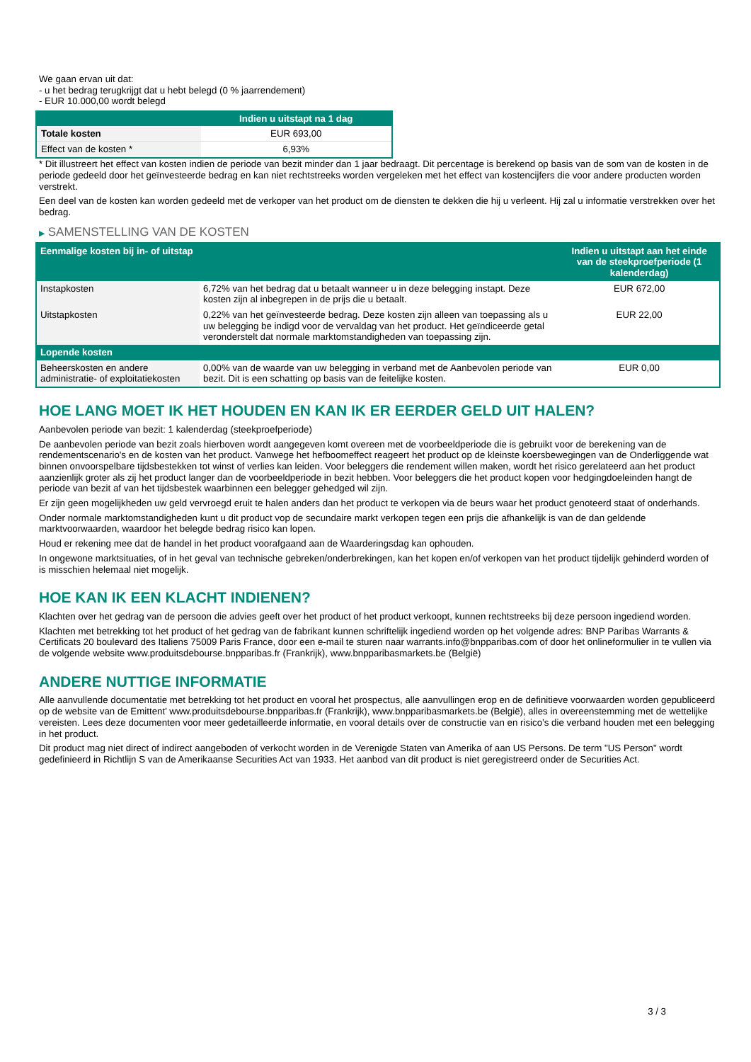We gaan ervan uit dat:
- u het bedrag terugkrijgt dat u hebt belegd (0 % jaarrendement)
- EUR 10.000,00 wordt belegd
| | Indien u uitstapt na 1 dag |
| --- | --- |
| Totale kosten | EUR 693,00 |
| Effect van de kosten * | 6,93% |
* Dit illustreert het effect van kosten indien de periode van bezit minder dan 1 jaar bedraagt. Dit percentage is berekend op basis van de som van de kosten in de periode gedeeld door het geïnvesteerde bedrag en kan niet rechtstreeks worden vergeleken met het effect van kostencijfers die voor andere producten worden verstrekt.
Een deel van de kosten kan worden gedeeld met de verkoper van het product om de diensten te dekken die hij u verleent. Hij zal u informatie verstrekken over het bedrag.
▶ SAMENSTELLING VAN DE KOSTEN
| Eenmalige kosten bij in- of uitstap | | Indien u uitstapt aan het einde van de steekproefperiode (1 kalenderdag) |
| --- | --- | --- |
| Instapkosten | 6,72% van het bedrag dat u betaalt wanneer u in deze belegging instapt. Deze kosten zijn al inbegrepen in de prijs die u betaalt. | EUR 672,00 |
| Uitstapkosten | 0,22% van het geïnvesteerde bedrag. Deze kosten zijn alleen van toepassing als u uw belegging be indigd voor de vervaldag van het product. Het geïndiceerde getal veronderstelt dat normale marktomstandigheden van toepassing zijn. | EUR 22,00 |
| Lopende kosten | | |
| Beheerskosten en andere administratie- of exploitatiekosten | 0,00% van de waarde van uw belegging in verband met de Aanbevolen periode van bezit. Dit is een schatting op basis van de feitelijke kosten. | EUR 0,00 |
HOE LANG MOET IK HET HOUDEN EN KAN IK ER EERDER GELD UIT HALEN?
Aanbevolen periode van bezit: 1 kalenderdag (steekproefperiode)
De aanbevolen periode van bezit zoals hierboven wordt aangegeven komt overeen met de voorbeeldperiode die is gebruikt voor de berekening van de rendementscenario's en de kosten van het product. Vanwege het hefboomeffect reageert het product op de kleinste koersbewegingen van de Onderliggende wat binnen onvoorspelbare tijdsbestekken tot winst of verlies kan leiden. Voor beleggers die rendement willen maken, wordt het risico gerelateerd aan het product aanzienlijk groter als zij het product langer dan de voorbeeldperiode in bezit hebben. Voor beleggers die het product kopen voor hedgingdoeleinden hangt de periode van bezit af van het tijdsbestek waarbinnen een belegger gehedged wil zijn.
Er zijn geen mogelijkheden uw geld vervroegd eruit te halen anders dan het product te verkopen via de beurs waar het product genoteerd staat of onderhands.
Onder normale marktomstandigheden kunt u dit product vop de secundaire markt verkopen tegen een prijs die afhankelijk is van de dan geldende marktvoorwaarden, waardoor het belegde bedrag risico kan lopen.
Houd er rekening mee dat de handel in het product voorafgaand aan de Waarderingsdag kan ophouden.
In ongewone marktsituaties, of in het geval van technische gebreken/onderbrekingen, kan het kopen en/of verkopen van het product tijdelijk gehinderd worden of is misschien helemaal niet mogelijk.
HOE KAN IK EEN KLACHT INDIENEN?
Klachten over het gedrag van de persoon die advies geeft over het product of het product verkoopt, kunnen rechtstreeks bij deze persoon ingediend worden.
Klachten met betrekking tot het product of het gedrag van de fabrikant kunnen schriftelijk ingediend worden op het volgende adres: BNP Paribas Warrants & Certificats 20 boulevard des Italiens 75009 Paris France, door een e-mail te sturen naar warrants.info@bnpparibas.com of door het onlineformulier in te vullen via de volgende website www.produitsdebourse.bnpparibas.fr (Frankrijk), www.bnpparibasmarkets.be (België)
ANDERE NUTTIGE INFORMATIE
Alle aanvullende documentatie met betrekking tot het product en vooral het prospectus, alle aanvullingen erop en de definitieve voorwaarden worden gepubliceerd op de website van de Emittent' www.produitsdebourse.bnpparibas.fr (Frankrijk), www.bnpparibasmarkets.be (België), alles in overeenstemming met de wettelijke vereisten. Lees deze documenten voor meer gedetailleerde informatie, en vooral details over de constructie van en risico’s die verband houden met een belegging in het product.
Dit product mag niet direct of indirect aangeboden of verkocht worden in de Verenigde Staten van Amerika of aan US Persons. De term "US Person" wordt gedefinieerd in Richtlijn S van de Amerikaanse Securities Act van 1933. Het aanbod van dit product is niet geregistreerd onder de Securities Act.
3 / 3